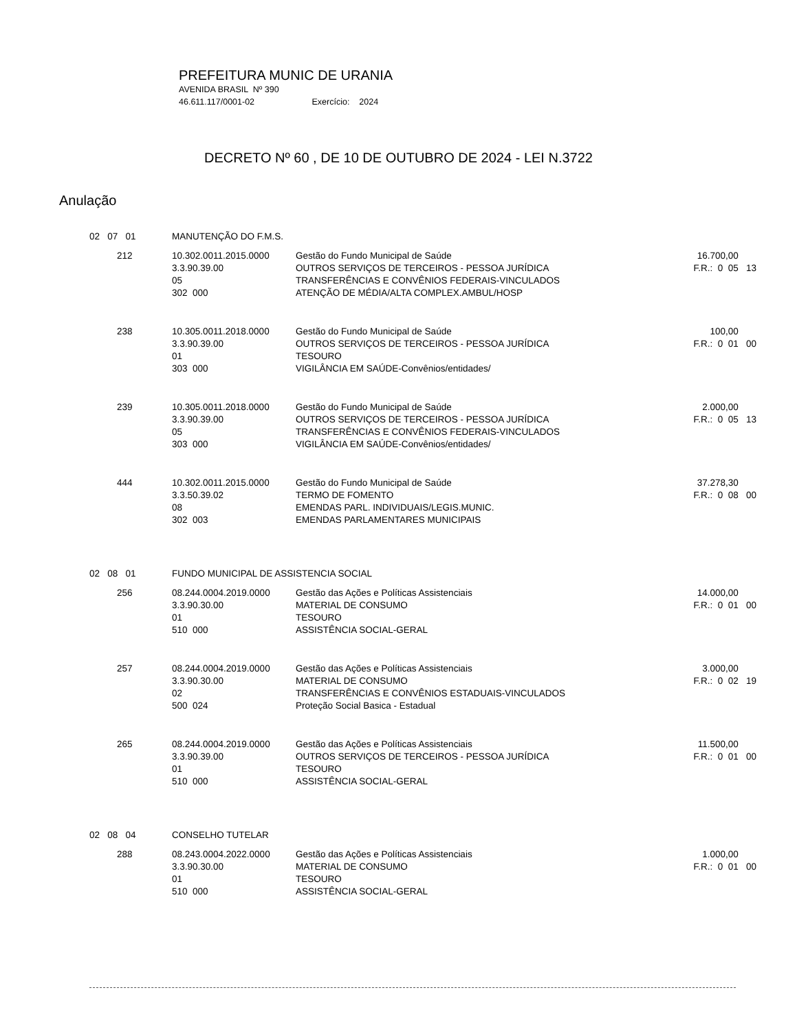PREFEITURA MUNIC DE URANIA
AVENIDA BRASIL Nº 390
46.611.117/0001-02 Exercício: 2024
DECRETO Nº 60 , DE 10 DE OUTUBRO DE 2024 - LEI N.3722
Anulação
| 02 07 01 | | MANUTENÇÃO DO F.M.S. | | |
| | 212 | 10.302.0011.2015.0000 3.3.90.39.00 05 302 000 | Gestão do Fundo Municipal de Saúde OUTROS SERVIÇOS DE TERCEIROS - PESSOA JURÍDICA TRANSFERÊNCIAS E CONVÊNIOS FEDERAIS-VINCULADOS ATENÇÃO DE MÉDIA/ALTA COMPLEX.AMBUL/HOSP | 16.700,00 F.R.: 0 05 13 |
| | 238 | 10.305.0011.2018.0000 3.3.90.39.00 01 303 000 | Gestão do Fundo Municipal de Saúde OUTROS SERVIÇOS DE TERCEIROS - PESSOA JURÍDICA TESOURO VIGILÂNCIA EM SAÚDE-Convênios/entidades/ | 100,00 F.R.: 0 01 00 |
| | 239 | 10.305.0011.2018.0000 3.3.90.39.00 05 303 000 | Gestão do Fundo Municipal de Saúde OUTROS SERVIÇOS DE TERCEIROS - PESSOA JURÍDICA TRANSFERÊNCIAS E CONVÊNIOS FEDERAIS-VINCULADOS VIGILÂNCIA EM SAÚDE-Convênios/entidades/ | 2.000,00 F.R.: 0 05 13 |
| | 444 | 10.302.0011.2015.0000 3.3.50.39.02 08 302 003 | Gestão do Fundo Municipal de Saúde TERMO DE FOMENTO EMENDAS PARL. INDIVIDUAIS/LEGIS.MUNIC. EMENDAS PARLAMENTARES MUNICIPAIS | 37.278,30 F.R.: 0 08 00 |
| 02 08 01 | | FUNDO MUNICIPAL DE ASSISTENCIA SOCIAL | | |
| | 256 | 08.244.0004.2019.0000 3.3.90.30.00 01 510 000 | Gestão das Ações e Políticas Assistenciais MATERIAL DE CONSUMO TESOURO ASSISTÊNCIA SOCIAL-GERAL | 14.000,00 F.R.: 0 01 00 |
| | 257 | 08.244.0004.2019.0000 3.3.90.30.00 02 500 024 | Gestão das Ações e Políticas Assistenciais MATERIAL DE CONSUMO TRANSFERÊNCIAS E CONVÊNIOS ESTADUAIS-VINCULADOS Proteção Social Basica - Estadual | 3.000,00 F.R.: 0 02 19 |
| | 265 | 08.244.0004.2019.0000 3.3.90.39.00 01 510 000 | Gestão das Ações e Políticas Assistenciais OUTROS SERVIÇOS DE TERCEIROS - PESSOA JURÍDICA TESOURO ASSISTÊNCIA SOCIAL-GERAL | 11.500,00 F.R.: 0 01 00 |
| 02 08 04 | | CONSELHO TUTELAR | | |
| | 288 | 08.243.0004.2022.0000 3.3.90.30.00 01 510 000 | Gestão das Ações e Políticas Assistenciais MATERIAL DE CONSUMO TESOURO ASSISTÊNCIA SOCIAL-GERAL | 1.000,00 F.R.: 0 01 00 |